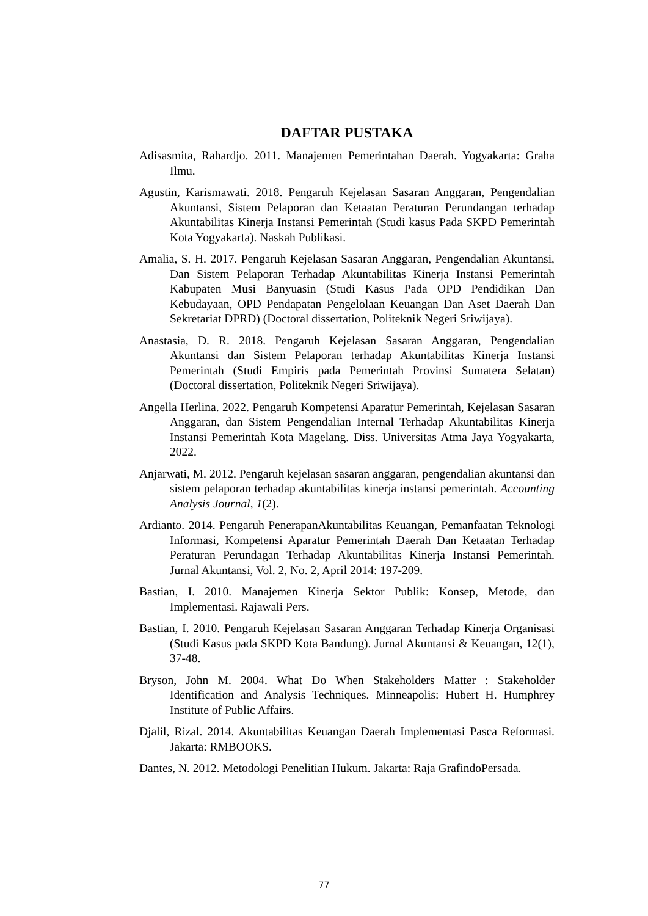DAFTAR PUSTAKA
Adisasmita, Rahardjo. 2011. Manajemen Pemerintahan Daerah. Yogyakarta: Graha Ilmu.
Agustin, Karismawati. 2018. Pengaruh Kejelasan Sasaran Anggaran, Pengendalian Akuntansi, Sistem Pelaporan dan Ketaatan Peraturan Perundangan terhadap Akuntabilitas Kinerja Instansi Pemerintah (Studi kasus Pada SKPD Pemerintah Kota Yogyakarta). Naskah Publikasi.
Amalia, S. H. 2017. Pengaruh Kejelasan Sasaran Anggaran, Pengendalian Akuntansi, Dan Sistem Pelaporan Terhadap Akuntabilitas Kinerja Instansi Pemerintah Kabupaten Musi Banyuasin (Studi Kasus Pada OPD Pendidikan Dan Kebudayaan, OPD Pendapatan Pengelolaan Keuangan Dan Aset Daerah Dan Sekretariat DPRD) (Doctoral dissertation, Politeknik Negeri Sriwijaya).
Anastasia, D. R. 2018. Pengaruh Kejelasan Sasaran Anggaran, Pengendalian Akuntansi dan Sistem Pelaporan terhadap Akuntabilitas Kinerja Instansi Pemerintah (Studi Empiris pada Pemerintah Provinsi Sumatera Selatan) (Doctoral dissertation, Politeknik Negeri Sriwijaya).
Angella Herlina. 2022. Pengaruh Kompetensi Aparatur Pemerintah, Kejelasan Sasaran Anggaran, dan Sistem Pengendalian Internal Terhadap Akuntabilitas Kinerja Instansi Pemerintah Kota Magelang. Diss. Universitas Atma Jaya Yogyakarta, 2022.
Anjarwati, M. 2012. Pengaruh kejelasan sasaran anggaran, pengendalian akuntansi dan sistem pelaporan terhadap akuntabilitas kinerja instansi pemerintah. Accounting Analysis Journal, 1(2).
Ardianto. 2014. Pengaruh PenerapanAkuntabilitas Keuangan, Pemanfaatan Teknologi Informasi, Kompetensi Aparatur Pemerintah Daerah Dan Ketaatan Terhadap Peraturan Perundagan Terhadap Akuntabilitas Kinerja Instansi Pemerintah. Jurnal Akuntansi, Vol. 2, No. 2, April 2014: 197-209.
Bastian, I. 2010. Manajemen Kinerja Sektor Publik: Konsep, Metode, dan Implementasi. Rajawali Pers.
Bastian, I. 2010. Pengaruh Kejelasan Sasaran Anggaran Terhadap Kinerja Organisasi (Studi Kasus pada SKPD Kota Bandung). Jurnal Akuntansi & Keuangan, 12(1), 37-48.
Bryson, John M. 2004. What Do When Stakeholders Matter : Stakeholder Identification and Analysis Techniques. Minneapolis: Hubert H. Humphrey Institute of Public Affairs.
Djalil, Rizal. 2014. Akuntabilitas Keuangan Daerah Implementasi Pasca Reformasi. Jakarta: RMBOOKS.
Dantes, N. 2012. Metodologi Penelitian Hukum. Jakarta: Raja GrafindoPersada.
77